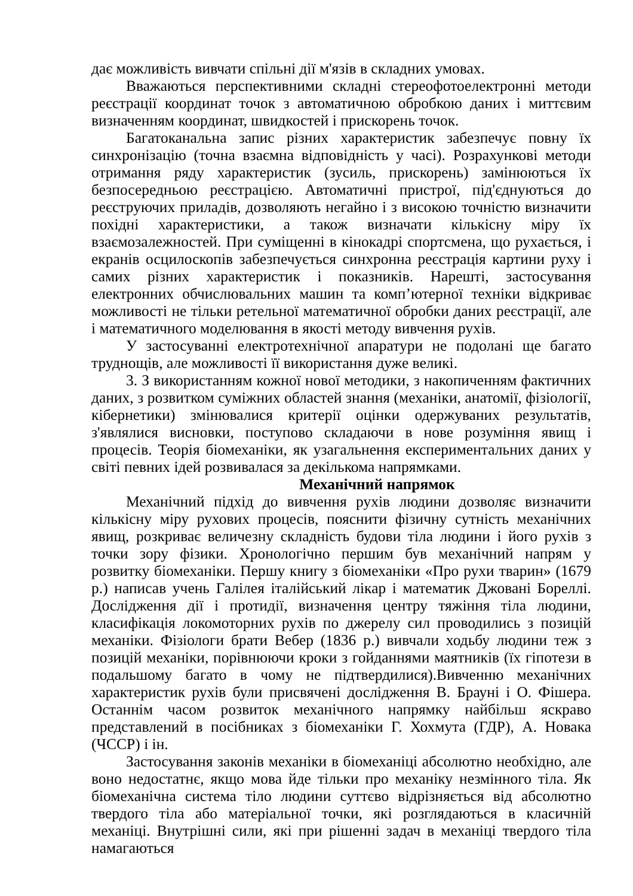дає можливість вивчати спільні дії м'язів в складних умовах.
Вважаються перспективними складні стереофотоелектронні методи реєстрації координат точок з автоматичною обробкою даних і миттєвим визначенням координат, швидкостей і прискорень точок.
Багатоканальна запис різних характеристик забезпечує повну їх синхронізацію (точна взаємна відповідність у часі). Розрахункові методи отримання ряду характеристик (зусиль, прискорень) замінюються їх безпосередньою реєстрацією. Автоматичні пристрої, під'єднуються до реєструючих приладів, дозволяють негайно і з високою точністю визначити похідні характеристики, а також визначати кількісну міру їх взаємозалежностей. При суміщенні в кінокадрі спортсмена, що рухається, і екранів осцилоскопів забезпечується синхронна реєстрація картини руху і самих різних характеристик і показників. Нарешті, застосування електронних обчислювальних машин та комп’ютерної техніки відкриває можливості не тільки ретельної математичної обробки даних реєстрації, але і математичного моделювання в якості методу вивчення рухів.
У застосуванні електротехнічної апаратури не подолані ще багато труднощів, але можливості її використання дуже великі.
3. З використанням кожної нової методики, з накопиченням фактичних даних, з розвитком суміжних областей знання (механіки, анатомії, фізіології, кібернетики) змінювалися критерії оцінки одержуваних результатів, з'являлися висновки, поступово складаючи в нове розуміння явищ і процесів. Теорія біомеханіки, як узагальнення експериментальних даних у світі певних ідей розвивалася за декількома напрямками.
Механічний напрямок
Механічний підхід до вивчення рухів людини дозволяє визначити кількісну міру рухових процесів, пояснити фізичну сутність механічних явищ, розкриває величезну складність будови тіла людини і його рухів з точки зору фізики. Хронологічно першим був механічний напрям у розвитку біомеханіки. Першу книгу з біомеханіки «Про рухи тварин» (1679 р.) написав учень Галілея італійський лікар і математик Джовані Бореллі. Дослідження дії і протидії, визначення центру тяжіння тіла людини, класифікація локомоторних рухів по джерелу сил проводились з позицій механіки. Фізіологи брати Вебер (1836 р.) вивчали ходьбу людини теж з позицій механіки, порівнюючи кроки з гойданнями маятників (їх гіпотези в подальшому багато в чому не підтвердилися).Вивченню механічних характеристик рухів були присвячені дослідження В. Брауні і О. Фішера. Останнім часом розвиток механічного напрямку найбільш яскраво представлений в посібниках з біомеханіки Г. Хохмута (ГДР), А. Новака (ЧССР) і ін.
Застосування законів механіки в біомеханіці абсолютно необхідно, але воно недостатнє, якщо мова йде тільки про механіку незмінного тіла. Як біомеханічна система тіло людини суттєво відрізняється від абсолютно твердого тіла або матеріальної точки, які розглядаються в класичній механіці. Внутрішні сили, які при рішенні задач в механіці твердого тіла намагаються